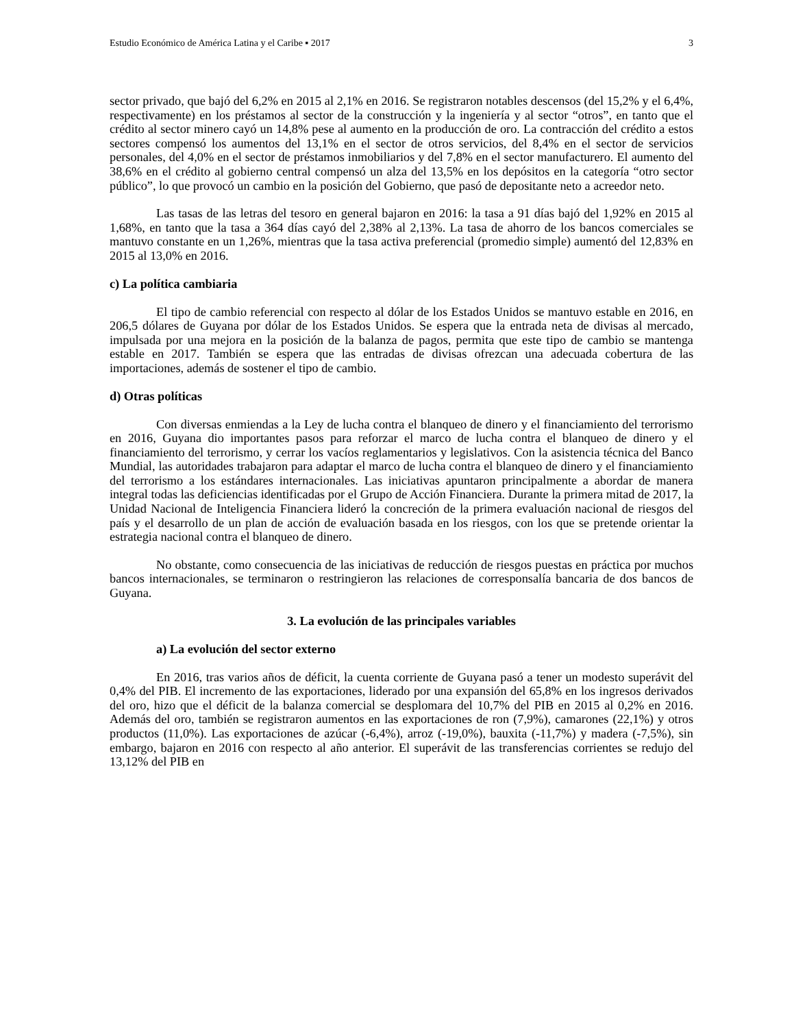Estudio Económico de América Latina y el Caribe ▪ 2017 3
sector privado, que bajó del 6,2% en 2015 al 2,1% en 2016. Se registraron notables descensos (del 15,2% y el 6,4%, respectivamente) en los préstamos al sector de la construcción y la ingeniería y al sector “otros”, en tanto que el crédito al sector minero cayó un 14,8% pese al aumento en la producción de oro. La contracción del crédito a estos sectores compensó los aumentos del 13,1% en el sector de otros servicios, del 8,4% en el sector de servicios personales, del 4,0% en el sector de préstamos inmobiliarios y del 7,8% en el sector manufacturero. El aumento del 38,6% en el crédito al gobierno central compensó un alza del 13,5% en los depósitos en la categoría “otro sector público”, lo que provocó un cambio en la posición del Gobierno, que pasó de depositante neto a acreedor neto.
Las tasas de las letras del tesoro en general bajaron en 2016: la tasa a 91 días bajó del 1,92% en 2015 al 1,68%, en tanto que la tasa a 364 días cayó del 2,38% al 2,13%. La tasa de ahorro de los bancos comerciales se mantuvo constante en un 1,26%, mientras que la tasa activa preferencial (promedio simple) aumentó del 12,83% en 2015 al 13,0% en 2016.
c) La política cambiaria
El tipo de cambio referencial con respecto al dólar de los Estados Unidos se mantuvo estable en 2016, en 206,5 dólares de Guyana por dólar de los Estados Unidos. Se espera que la entrada neta de divisas al mercado, impulsada por una mejora en la posición de la balanza de pagos, permita que este tipo de cambio se mantenga estable en 2017. También se espera que las entradas de divisas ofrezcan una adecuada cobertura de las importaciones, además de sostener el tipo de cambio.
d) Otras políticas
Con diversas enmiendas a la Ley de lucha contra el blanqueo de dinero y el financiamiento del terrorismo en 2016, Guyana dio importantes pasos para reforzar el marco de lucha contra el blanqueo de dinero y el financiamiento del terrorismo, y cerrar los vacíos reglamentarios y legislativos. Con la asistencia técnica del Banco Mundial, las autoridades trabajaron para adaptar el marco de lucha contra el blanqueo de dinero y el financiamiento del terrorismo a los estándares internacionales. Las iniciativas apuntaron principalmente a abordar de manera integral todas las deficiencias identificadas por el Grupo de Acción Financiera. Durante la primera mitad de 2017, la Unidad Nacional de Inteligencia Financiera lideró la concreción de la primera evaluación nacional de riesgos del país y el desarrollo de un plan de acción de evaluación basada en los riesgos, con los que se pretende orientar la estrategia nacional contra el blanqueo de dinero.
No obstante, como consecuencia de las iniciativas de reducción de riesgos puestas en práctica por muchos bancos internacionales, se terminaron o restringieron las relaciones de corresponsalía bancaria de dos bancos de Guyana.
3. La evolución de las principales variables
a) La evolución del sector externo
En 2016, tras varios años de déficit, la cuenta corriente de Guyana pasó a tener un modesto superávit del 0,4% del PIB. El incremento de las exportaciones, liderado por una expansión del 65,8% en los ingresos derivados del oro, hizo que el déficit de la balanza comercial se desplomara del 10,7% del PIB en 2015 al 0,2% en 2016. Además del oro, también se registraron aumentos en las exportaciones de ron (7,9%), camarones (22,1%) y otros productos (11,0%). Las exportaciones de azúcar (-6,4%), arroz (-19,0%), bauxita (-11,7%) y madera (-7,5%), sin embargo, bajaron en 2016 con respecto al año anterior. El superávit de las transferencias corrientes se redujo del 13,12% del PIB en